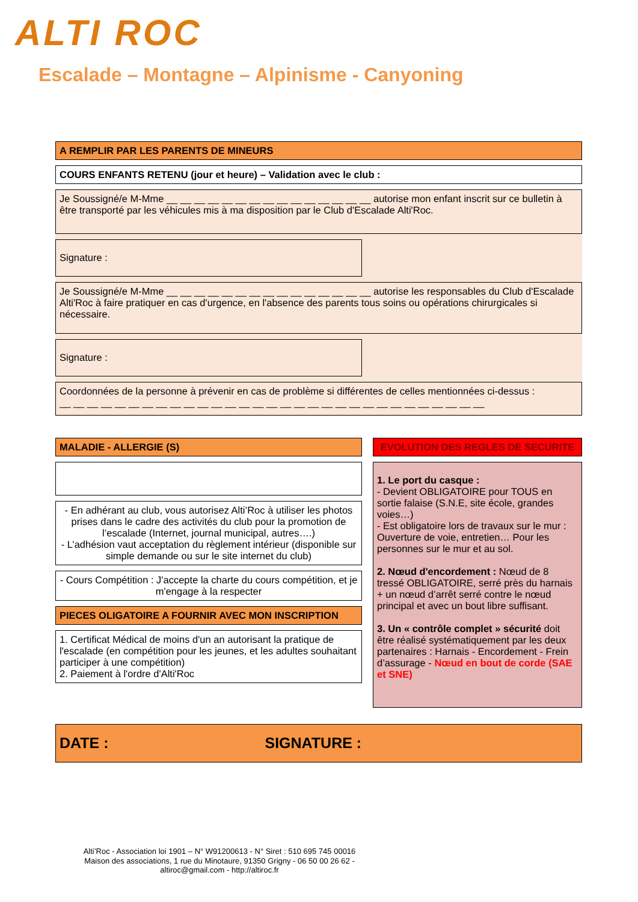ALTI ROC
Escalade – Montagne – Alpinisme - Canyoning
A REMPLIR PAR LES PARENTS DE MINEURS
COURS ENFANTS RETENU (jour et heure) – Validation avec le club :
Je Soussigné/e M-Mme __ __ __ __ __ __ __ __ __ __ __ __ __ __ __ autorise mon enfant inscrit sur ce bulletin à être transporté par les véhicules mis à ma disposition par le Club d'Escalade Alti'Roc.
Signature :
Je Soussigné/e M-Mme __ __ __ __ __ __ __ __ __ __ __ __ __ __ __ autorise les responsables du Club d'Escalade Alti'Roc à faire pratiquer en cas d'urgence, en l'absence des parents tous soins ou opérations chirurgicales si nécessaire.
Signature :
Coordonnées de la personne à prévenir en cas de problème si différentes de celles mentionnées ci-dessus :
__ __ __ __ __ __ __ __ __ __ __ __ __ __ __ __ __ __ __ __ __ __ __ __ __ __ __ __ __ __ __
MALADIE - ALLERGIE (S)
- En adhérant au club, vous autorisez Alti’Roc à utiliser les photos prises dans le cadre des activités du club pour la promotion de l’escalade (Internet, journal municipal, autres….)
- L’adhésion vaut acceptation du règlement intérieur (disponible sur simple demande ou sur le site internet du club)
- Cours Compétition : J'accepte la charte du cours compétition, et je m'engage à la respecter
PIECES OLIGATOIRE A FOURNIR AVEC MON INSCRIPTION
1. Certificat Médical de moins d'un an autorisant la pratique de l'escalade (en compétition pour les jeunes, et les adultes souhaitant participer à une compétition)
2. Paiement à l'ordre d'Alti'Roc
EVOLUTION DES REGLES DE SECURITE
1. Le port du casque :
- Devient OBLIGATOIRE pour TOUS en sortie falaise (S.N.E, site école, grandes voies…)
- Est obligatoire lors de travaux sur le mur : Ouverture de voie, entretien… Pour les personnes sur le mur et au sol.
2. Nœud d'encordement : Nœud de 8 tressé OBLIGATOIRE, serré près du harnais + un nœud d’arrêt serré contre le nœud principal et avec un bout libre suffisant.
3. Un « contrôle complet » sécurité doit être réalisé systématiquement par les deux partenaires : Harnais - Encordement - Frein d’assurage - Nœud en bout de corde (SAE et SNE)
DATE : SIGNATURE :
Alti’Roc - Association loi 1901 – N° W91200613 - N° Siret : 510 695 745 00016
Maison des associations, 1 rue du Minotaure, 91350 Grigny - 06 50 00 26 62 -
altiroc@gmail.com - http://altiroc.fr